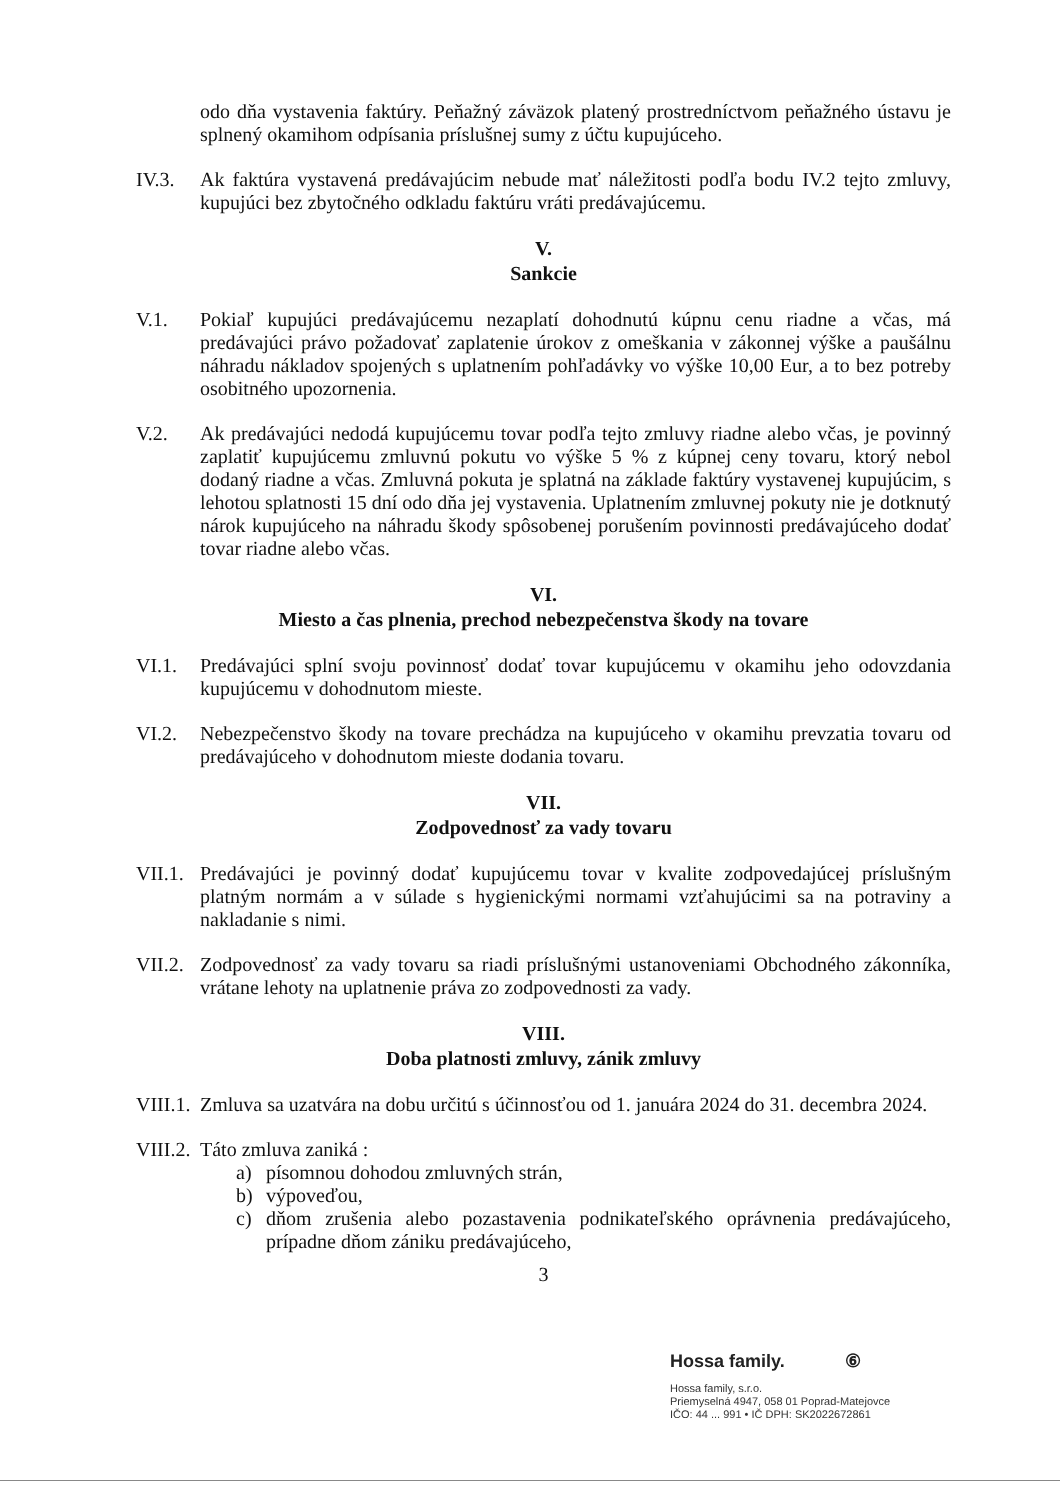odo dňa vystavenia faktúry. Peňažný záväzok platený prostredníctvom peňažného ústavu je splnený okamihom odpísania príslušnej sumy z účtu kupujúceho.
IV.3. Ak faktúra vystavená predávajúcim nebude mať náležitosti podľa bodu IV.2 tejto zmluvy, kupujúci bez zbytočného odkladu faktúru vráti predávajúcemu.
V.
Sankcie
V.1. Pokiaľ kupujúci predávajúcemu nezaplatí dohodnutú kúpnu cenu riadne a včas, má predávajúci právo požadovať zaplatenie úrokov z omeškania v zákonnej výške a paušálnu náhradu nákladov spojených s uplatnením pohľadávky vo výške 10,00 Eur, a to bez potreby osobitného upozornenia.
V.2. Ak predávajúci nedodá kupujúcemu tovar podľa tejto zmluvy riadne alebo včas, je povinný zaplatiť kupujúcemu zmluvnú pokutu vo výške 5 % z kúpnej ceny tovaru, ktorý nebol dodaný riadne a včas. Zmluvná pokuta je splatná na základe faktúry vystavenej kupujúcim, s lehotou splatnosti 15 dní odo dňa jej vystavenia. Uplatnením zmluvnej pokuty nie je dotknutý nárok kupujúceho na náhradu škody spôsobenej porušením povinnosti predávajúceho dodať tovar riadne alebo včas.
VI.
Miesto a čas plnenia, prechod nebezpečenstva škody na tovare
VI.1. Predávajúci splní svoju povinnosť dodať tovar kupujúcemu v okamihu jeho odovzdania kupujúcemu v dohodnutom mieste.
VI.2. Nebezpečenstvo škody na tovare prechádza na kupujúceho v okamihu prevzatia tovaru od predávajúceho v dohodnutom mieste dodania tovaru.
VII.
Zodpovednosť za vady tovaru
VII.1.
Predávajúci je povinný dodať kupujúcemu tovar v kvalite zodpovedajúcej príslušným platným normám a v súlade s hygienickými normami vzťahujúcimi sa na potraviny a nakladanie s nimi.
VII.2.
Zodpovednosť za vady tovaru sa riadi príslušnými ustanoveniami Obchodného zákonníka, vrátane lehoty na uplatnenie práva zo zodpovednosti za vady.
VIII.
Doba platnosti zmluvy, zánik zmluvy
VIII.1.
Zmluva sa uzatvára na dobu určitú s účinnosťou od 1. januára 2024 do 31. decembra 2024.
VIII.2.
Táto zmluva zaniká :
a) písomnou dohodou zmluvných strán,
b) výpoveďou,
c) dňom zrušenia alebo pozastavenia podnikateľského oprávnenia predávajúceho, prípadne dňom zániku predávajúceho,
3
Hossa family. ⑥
Hossa family, s.r.o.
Priemyselná 4947, 058 01 Poprad-Matejovce
IČO: 44 ... 991 • IČ DPH: SK2022672861